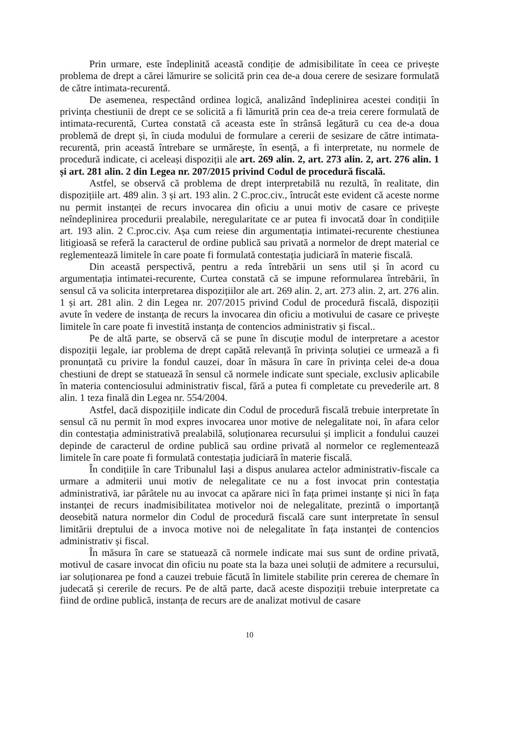Prin urmare, este îndeplinită această condiție de admisibilitate în ceea ce privește problema de drept a cărei lămurire se solicită prin cea de-a doua cerere de sesizare formulată de către intimata-recurentă.
De asemenea, respectând ordinea logică, analizând îndeplinirea acestei condiții în privința chestiunii de drept ce se solicită a fi lămurită prin cea de-a treia cerere formulată de intimata-recurentă, Curtea constată că aceasta este în strânsă legătură cu cea de-a doua problemă de drept și, în ciuda modului de formulare a cererii de sesizare de către intimata-recurentă, prin această întrebare se urmărește, în esență, a fi interpretate, nu normele de procedură indicate, ci aceleași dispoziții ale art. 269 alin. 2, art. 273 alin. 2, art. 276 alin. 1 și art. 281 alin. 2 din Legea nr. 207/2015 privind Codul de procedură fiscală.
Astfel, se observă că problema de drept interpretabilă nu rezultă, în realitate, din dispozițiile art. 489 alin. 3 și art. 193 alin. 2 C.proc.civ., întrucât este evident că aceste norme nu permit instanței de recurs invocarea din oficiu a unui motiv de casare ce privește neîndeplinirea procedurii prealabile, neregularitate ce ar putea fi invocată doar în condițiile art. 193 alin. 2 C.proc.civ. Așa cum reiese din argumentația intimatei-recurente chestiunea litigioasă se referă la caracterul de ordine publică sau privată a normelor de drept material ce reglementează limitele în care poate fi formulată contestația judiciară în materie fiscală.
Din această perspectivă, pentru a reda întrebării un sens util și în acord cu argumentația intimatei-recurente, Curtea constată că se impune reformularea întrebării, în sensul că va solicita interpretarea dispozițiilor ale art. 269 alin. 2, art. 273 alin. 2, art. 276 alin. 1 și art. 281 alin. 2 din Legea nr. 207/2015 privind Codul de procedură fiscală, dispoziții avute în vedere de instanța de recurs la invocarea din oficiu a motivului de casare ce privește limitele în care poate fi investită instanța de contencios administrativ și fiscal..
Pe de altă parte, se observă că se pune în discuție modul de interpretare a acestor dispoziții legale, iar problema de drept capătă relevanță în privința soluției ce urmează a fi pronunțată cu privire la fondul cauzei, doar în măsura în care în privința celei de-a doua chestiuni de drept se statuează în sensul că normele indicate sunt speciale, exclusiv aplicabile în materia contenciosului administrativ fiscal, fără a putea fi completate cu prevederile art. 8 alin. 1 teza finală din Legea nr. 554/2004.
Astfel, dacă dispozițiile indicate din Codul de procedură fiscală trebuie interpretate în sensul că nu permit în mod expres invocarea unor motive de nelegalitate noi, în afara celor din contestația administrativă prealabilă, soluționarea recursului și implicit a fondului cauzei depinde de caracterul de ordine publică sau ordine privată al normelor ce reglementează limitele în care poate fi formulată contestația judiciară în materie fiscală.
În condițiile în care Tribunalul Iași a dispus anularea actelor administrativ-fiscale ca urmare a admiterii unui motiv de nelegalitate ce nu a fost invocat prin contestația administrativă, iar pârâtele nu au invocat ca apărare nici în fața primei instanțe și nici în fața instanței de recurs inadmisibilitatea motivelor noi de nelegalitate, prezintă o importanță deosebită natura normelor din Codul de procedură fiscală care sunt interpretate în sensul limitării dreptului de a invoca motive noi de nelegalitate în fața instanței de contencios administrativ și fiscal.
În măsura în care se statuează că normele indicate mai sus sunt de ordine privată, motivul de casare invocat din oficiu nu poate sta la baza unei soluții de admitere a recursului, iar soluționarea pe fond a cauzei trebuie făcută în limitele stabilite prin cererea de chemare în judecată și cererile de recurs. Pe de altă parte, dacă aceste dispoziții trebuie interpretate ca fiind de ordine publică, instanța de recurs are de analizat motivul de casare
10